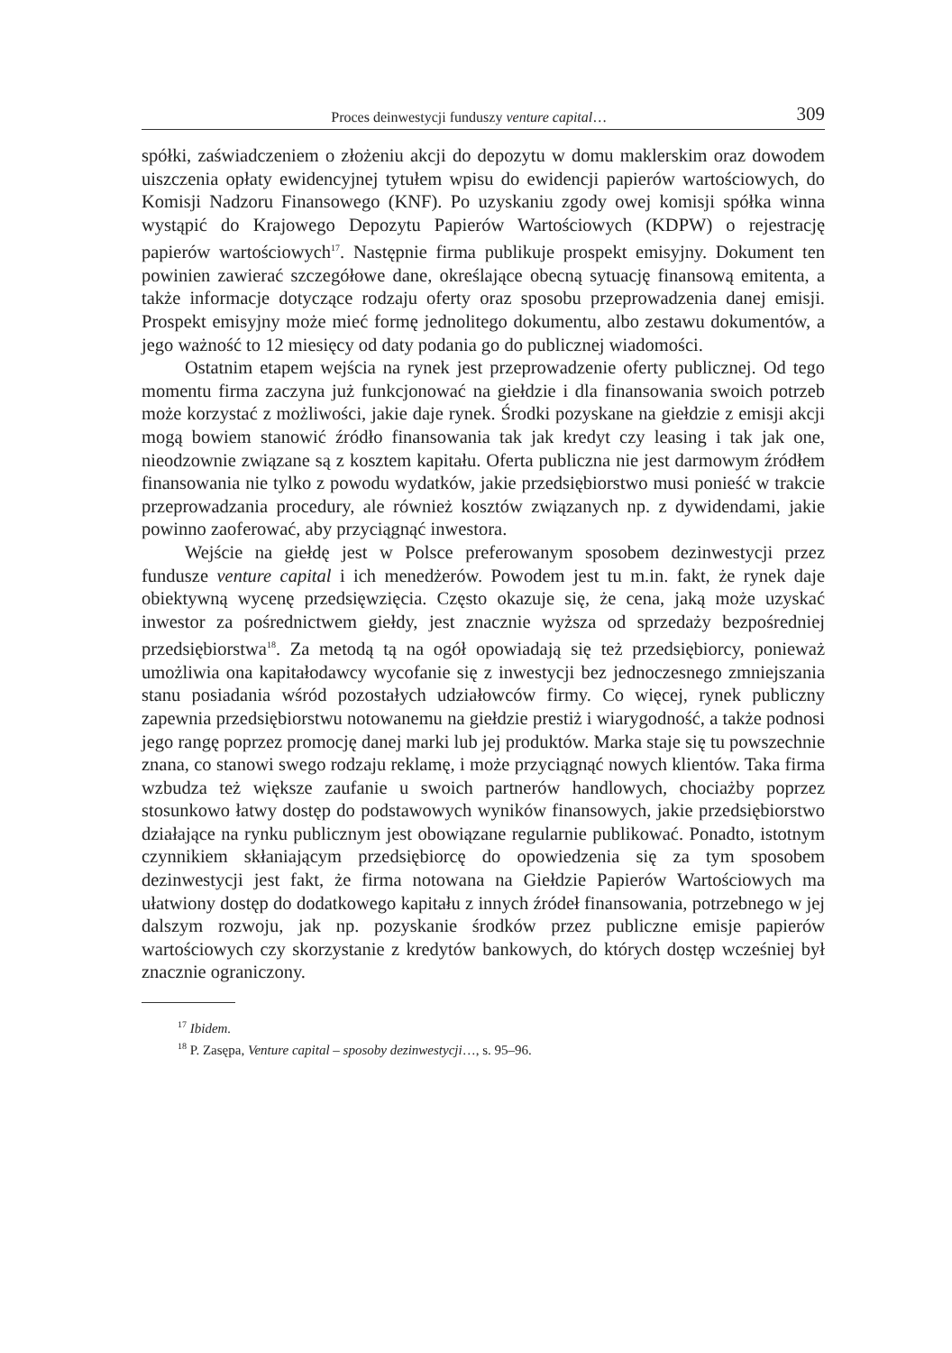Proces deinwestycji funduszy venture capital… 309
spółki, zaświadczeniem o złożeniu akcji do depozytu w domu maklerskim oraz dowodem uiszczenia opłaty ewidencyjnej tytułem wpisu do ewidencji papierów wartościowych, do Komisji Nadzoru Finansowego (KNF). Po uzyskaniu zgody owej komisji spółka winna wystąpić do Krajowego Depozytu Papierów Wartościowych (KDPW) o rejestrację papierów wartościowych<sup>17</sup>. Następnie firma publikuje prospekt emisyjny. Dokument ten powinien zawierać szczegółowe dane, określające obecną sytuację finansową emitenta, a także informacje dotyczące rodzaju oferty oraz sposobu przeprowadzenia danej emisji. Prospekt emisyjny może mieć formę jednolitego dokumentu, albo zestawu dokumentów, a jego ważność to 12 miesięcy od daty podania go do publicznej wiadomości.
Ostatnim etapem wejścia na rynek jest przeprowadzenie oferty publicznej. Od tego momentu firma zaczyna już funkcjonować na giełdzie i dla finansowania swoich potrzeb może korzystać z możliwości, jakie daje rynek. Środki pozyskane na giełdzie z emisji akcji mogą bowiem stanowić źródło finansowania tak jak kredyt czy leasing i tak jak one, nieodzownie związane są z kosztem kapitału. Oferta publiczna nie jest darmowym źródłem finansowania nie tylko z powodu wydatków, jakie przedsiębiorstwo musi ponieść w trakcie przeprowadzania procedury, ale również kosztów związanych np. z dywidendami, jakie powinno zaoferować, aby przyciągnąć inwestora.
Wejście na giełdę jest w Polsce preferowanym sposobem dezinwestycji przez fundusze venture capital i ich menedżerów. Powodem jest tu m.in. fakt, że rynek daje obiektywną wycenę przedsięwzięcia. Często okazuje się, że cena, jaką może uzyskać inwestor za pośrednictwem giełdy, jest znacznie wyższa od sprzedaży bezpośredniej przedsiębiorstwa<sup>18</sup>. Za metodą tą na ogół opowiadają się też przedsiębiorcy, ponieważ umożliwia ona kapitałodawcy wycofanie się z inwestycji bez jednoczesnego zmniejszania stanu posiadania wśród pozostałych udziałowców firmy. Co więcej, rynek publiczny zapewnia przedsiębiorstwu notowanemu na giełdzie prestiż i wiarygodność, a także podnosi jego rangę poprzez promocję danej marki lub jej produktów. Marka staje się tu powszechnie znana, co stanowi swego rodzaju reklamę, i może przyciągnąć nowych klientów. Taka firma wzbudza też większe zaufanie u swoich partnerów handlowych, chociażby poprzez stosunkowo łatwy dostęp do podstawowych wyników finansowych, jakie przedsiębiorstwo działające na rynku publicznym jest obowiązane regularnie publikować. Ponadto, istotnym czynnikiem skłaniającym przedsiębiorcę do opowiedzenia się za tym sposobem dezinwestycji jest fakt, że firma notowana na Giełdzie Papierów Wartościowych ma ułatwiony dostęp do dodatkowego kapitału z innych źródeł finansowania, potrzebnego w jej dalszym rozwoju, jak np. pozyskanie środków przez publiczne emisje papierów wartościowych czy skorzystanie z kredytów bankowych, do których dostęp wcześniej był znacznie ograniczony.
<sup>17</sup> Ibidem.
<sup>18</sup> P. Zasępa, Venture capital – sposoby dezinwestycji…, s. 95–96.